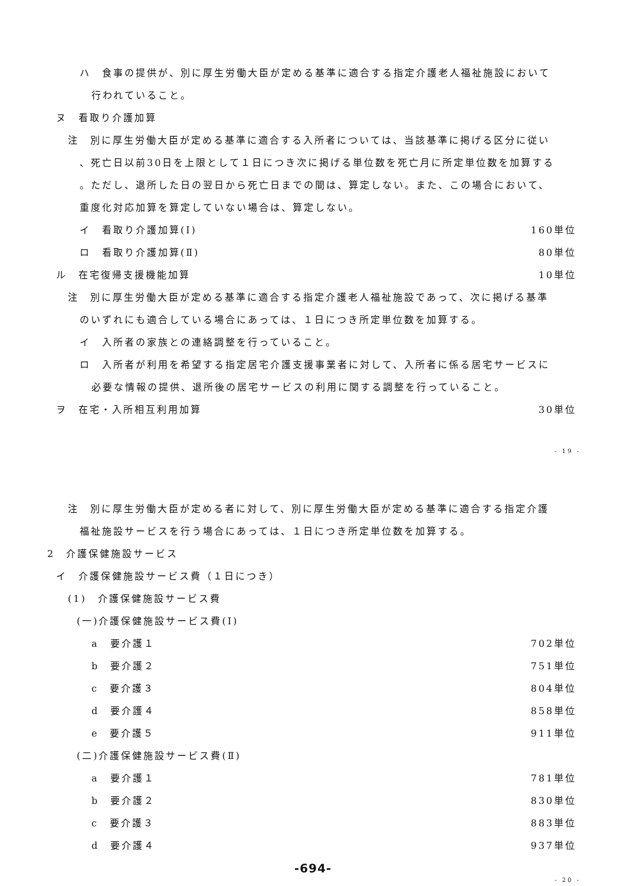ハ　食事の提供が、別に厚生労働大臣が定める基準に適合する指定介護老人福祉施設において
行われていること。
ヌ　看取り介護加算
注　別に厚生労働大臣が定める基準に適合する入所者については、当該基準に掲げる区分に従い
、死亡日以前30日を上限として１日につき次に掲げる単位数を死亡月に所定単位数を加算する
。ただし、退所した日の翌日から死亡日までの間は、算定しない。また、この場合において、
重度化対応加算を算定していない場合は、算定しない。
イ　看取り介護加算(Ⅰ) 160単位
ロ　看取り介護加算(Ⅱ) 80単位
ル　在宅復帰支援機能加算 10単位
注　別に厚生労働大臣が定める基準に適合する指定介護老人福祉施設であって、次に掲げる基準
のいずれにも適合している場合にあっては、１日につき所定単位数を加算する。
イ　入所者の家族との連絡調整を行っていること。
ロ　入所者が利用を希望する指定居宅介護支援事業者に対して、入所者に係る居宅サービスに
必要な情報の提供、退所後の居宅サービスの利用に関する調整を行っていること。
ヲ　在宅・入所相互利用加算 30単位
- 19 -
注　別に厚生労働大臣が定める者に対して、別に厚生労働大臣が定める基準に適合する指定介護
福祉施設サービスを行う場合にあっては、１日につき所定単位数を加算する。
2　介護保健施設サービス
イ　介護保健施設サービス費（１日につき）
(1)　介護保健施設サービス費
(一)介護保健施設サービス費(Ⅰ)
a　要介護１ 702単位
b　要介護２ 751単位
c　要介護３ 804単位
d　要介護４ 858単位
e　要介護５ 911単位
(二)介護保健施設サービス費(Ⅱ)
a　要介護１ 781単位
b　要介護２ 830単位
c　要介護３ 883単位
d　要介護４ 937単位
-694-
- 20 -